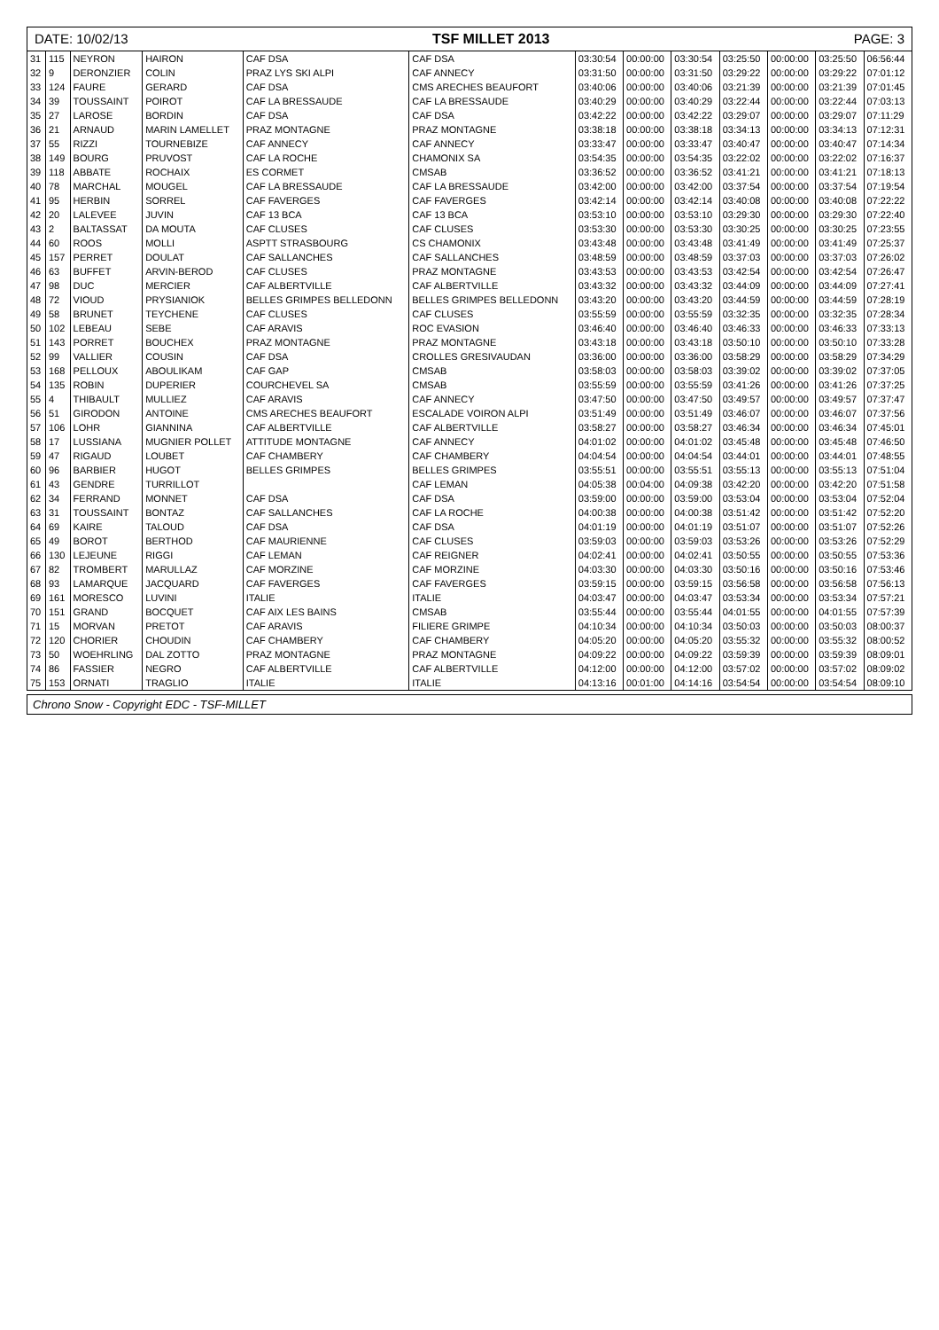DATE: 10/02/13 TSF MILLET 2013 PAGE: 3
| 31 | 115 | NEYRON | HAIRON | CAF DSA | CAF DSA | 03:30:54 | 00:00:00 | 03:30:54 | 03:25:50 | 00:00:00 | 03:25:50 | 06:56:44 |
| 32 | 9 | DERONZIER | COLIN | PRAZ LYS SKI ALPI | CAF ANNECY | 03:31:50 | 00:00:00 | 03:31:50 | 03:29:22 | 00:00:00 | 03:29:22 | 07:01:12 |
| 33 | 124 | FAURE | GERARD | CAF DSA | CMS ARECHES BEAUFORT | 03:40:06 | 00:00:00 | 03:40:06 | 03:21:39 | 00:00:00 | 03:21:39 | 07:01:45 |
| 34 | 39 | TOUSSAINT | POIROT | CAF LA BRESSAUDE | CAF LA BRESSAUDE | 03:40:29 | 00:00:00 | 03:40:29 | 03:22:44 | 00:00:00 | 03:22:44 | 07:03:13 |
| 35 | 27 | LAROSE | BORDIN | CAF DSA | CAF DSA | 03:42:22 | 00:00:00 | 03:42:22 | 03:29:07 | 00:00:00 | 03:29:07 | 07:11:29 |
| 36 | 21 | ARNAUD | MARIN LAMELLET | PRAZ MONTAGNE | PRAZ MONTAGNE | 03:38:18 | 00:00:00 | 03:38:18 | 03:34:13 | 00:00:00 | 03:34:13 | 07:12:31 |
| 37 | 55 | RIZZI | TOURNEBIZE | CAF ANNECY | CAF ANNECY | 03:33:47 | 00:00:00 | 03:33:47 | 03:40:47 | 00:00:00 | 03:40:47 | 07:14:34 |
| 38 | 149 | BOURG | PRUVOST | CAF LA ROCHE | CHAMONIX SA | 03:54:35 | 00:00:00 | 03:54:35 | 03:22:02 | 00:00:00 | 03:22:02 | 07:16:37 |
| 39 | 118 | ABBATE | ROCHAIX | ES CORMET | CMSAB | 03:36:52 | 00:00:00 | 03:36:52 | 03:41:21 | 00:00:00 | 03:41:21 | 07:18:13 |
| 40 | 78 | MARCHAL | MOUGEL | CAF LA BRESSAUDE | CAF LA BRESSAUDE | 03:42:00 | 00:00:00 | 03:42:00 | 03:37:54 | 00:00:00 | 03:37:54 | 07:19:54 |
| 41 | 95 | HERBIN | SORREL | CAF FAVERGES | CAF FAVERGES | 03:42:14 | 00:00:00 | 03:42:14 | 03:40:08 | 00:00:00 | 03:40:08 | 07:22:22 |
| 42 | 20 | LALEVEE | JUVIN | CAF 13 BCA | CAF 13 BCA | 03:53:10 | 00:00:00 | 03:53:10 | 03:29:30 | 00:00:00 | 03:29:30 | 07:22:40 |
| 43 | 2 | BALTASSAT | DA MOUTA | CAF CLUSES | CAF CLUSES | 03:53:30 | 00:00:00 | 03:53:30 | 03:30:25 | 00:00:00 | 03:30:25 | 07:23:55 |
| 44 | 60 | ROOS | MOLLI | ASPTT STRASBOURG | CS CHAMONIX | 03:43:48 | 00:00:00 | 03:43:48 | 03:41:49 | 00:00:00 | 03:41:49 | 07:25:37 |
| 45 | 157 | PERRET | DOULAT | CAF SALLANCHES | CAF SALLANCHES | 03:48:59 | 00:00:00 | 03:48:59 | 03:37:03 | 00:00:00 | 03:37:03 | 07:26:02 |
| 46 | 63 | BUFFET | ARVIN-BEROD | CAF CLUSES | PRAZ MONTAGNE | 03:43:53 | 00:00:00 | 03:43:53 | 03:42:54 | 00:00:00 | 03:42:54 | 07:26:47 |
| 47 | 98 | DUC | MERCIER | CAF ALBERTVILLE | CAF ALBERTVILLE | 03:43:32 | 00:00:00 | 03:43:32 | 03:44:09 | 00:00:00 | 03:44:09 | 07:27:41 |
| 48 | 72 | VIOUD | PRYSIANIOK | BELLES GRIMPES BELLEDONN | BELLES GRIMPES BELLEDONN | 03:43:20 | 00:00:00 | 03:43:20 | 03:44:59 | 00:00:00 | 03:44:59 | 07:28:19 |
| 49 | 58 | BRUNET | TEYCHENE | CAF CLUSES | CAF CLUSES | 03:55:59 | 00:00:00 | 03:55:59 | 03:32:35 | 00:00:00 | 03:32:35 | 07:28:34 |
| 50 | 102 | LEBEAU | SEBE | CAF ARAVIS | ROC EVASION | 03:46:40 | 00:00:00 | 03:46:40 | 03:46:33 | 00:00:00 | 03:46:33 | 07:33:13 |
| 51 | 143 | PORRET | BOUCHEX | PRAZ MONTAGNE | PRAZ MONTAGNE | 03:43:18 | 00:00:00 | 03:43:18 | 03:50:10 | 00:00:00 | 03:50:10 | 07:33:28 |
| 52 | 99 | VALLIER | COUSIN | CAF DSA | CROLLES GRESIVAUDAN | 03:36:00 | 00:00:00 | 03:36:00 | 03:58:29 | 00:00:00 | 03:58:29 | 07:34:29 |
| 53 | 168 | PELLOUX | ABOULIKAM | CAF GAP | CMSAB | 03:58:03 | 00:00:00 | 03:58:03 | 03:39:02 | 00:00:00 | 03:39:02 | 07:37:05 |
| 54 | 135 | ROBIN | DUPERIER | COURCHEVEL SA | CMSAB | 03:55:59 | 00:00:00 | 03:55:59 | 03:41:26 | 00:00:00 | 03:41:26 | 07:37:25 |
| 55 | 4 | THIBAULT | MULLIEZ | CAF ARAVIS | CAF ANNECY | 03:47:50 | 00:00:00 | 03:47:50 | 03:49:57 | 00:00:00 | 03:49:57 | 07:37:47 |
| 56 | 51 | GIRODON | ANTOINE | CMS ARECHES BEAUFORT | ESCALADE VOIRON ALPI | 03:51:49 | 00:00:00 | 03:51:49 | 03:46:07 | 00:00:00 | 03:46:07 | 07:37:56 |
| 57 | 106 | LOHR | GIANNINA | CAF ALBERTVILLE | CAF ALBERTVILLE | 03:58:27 | 00:00:00 | 03:58:27 | 03:46:34 | 00:00:00 | 03:46:34 | 07:45:01 |
| 58 | 17 | LUSSIANA | MUGNIER POLLET | ATTITUDE MONTAGNE | CAF ANNECY | 04:01:02 | 00:00:00 | 04:01:02 | 03:45:48 | 00:00:00 | 03:45:48 | 07:46:50 |
| 59 | 47 | RIGAUD | LOUBET | CAF CHAMBERY | CAF CHAMBERY | 04:04:54 | 00:00:00 | 04:04:54 | 03:44:01 | 00:00:00 | 03:44:01 | 07:48:55 |
| 60 | 96 | BARBIER | HUGOT | BELLES GRIMPES | BELLES GRIMPES | 03:55:51 | 00:00:00 | 03:55:51 | 03:55:13 | 00:00:00 | 03:55:13 | 07:51:04 |
| 61 | 43 | GENDRE | TURRILLOT | | CAF LEMAN | 04:05:38 | 00:04:00 | 04:09:38 | 03:42:20 | 00:00:00 | 03:42:20 | 07:51:58 |
| 62 | 34 | FERRAND | MONNET | CAF DSA | CAF DSA | 03:59:00 | 00:00:00 | 03:59:00 | 03:53:04 | 00:00:00 | 03:53:04 | 07:52:04 |
| 63 | 31 | TOUSSAINT | BONTAZ | CAF SALLANCHES | CAF LA ROCHE | 04:00:38 | 00:00:00 | 04:00:38 | 03:51:42 | 00:00:00 | 03:51:42 | 07:52:20 |
| 64 | 69 | KAIRE | TALOUD | CAF DSA | CAF DSA | 04:01:19 | 00:00:00 | 04:01:19 | 03:51:07 | 00:00:00 | 03:51:07 | 07:52:26 |
| 65 | 49 | BOROT | BERTHOD | CAF MAURIENNE | CAF CLUSES | 03:59:03 | 00:00:00 | 03:59:03 | 03:53:26 | 00:00:00 | 03:53:26 | 07:52:29 |
| 66 | 130 | LEJEUNE | RIGGI | CAF LEMAN | CAF REIGNER | 04:02:41 | 00:00:00 | 04:02:41 | 03:50:55 | 00:00:00 | 03:50:55 | 07:53:36 |
| 67 | 82 | TROMBERT | MARULLAZ | CAF MORZINE | CAF MORZINE | 04:03:30 | 00:00:00 | 04:03:30 | 03:50:16 | 00:00:00 | 03:50:16 | 07:53:46 |
| 68 | 93 | LAMARQUE | JACQUARD | CAF FAVERGES | CAF FAVERGES | 03:59:15 | 00:00:00 | 03:59:15 | 03:56:58 | 00:00:00 | 03:56:58 | 07:56:13 |
| 69 | 161 | MORESCO | LUVINI | ITALIE | ITALIE | 04:03:47 | 00:00:00 | 04:03:47 | 03:53:34 | 00:00:00 | 03:53:34 | 07:57:21 |
| 70 | 151 | GRAND | BOCQUET | CAF AIX LES BAINS | CMSAB | 03:55:44 | 00:00:00 | 03:55:44 | 04:01:55 | 00:00:00 | 04:01:55 | 07:57:39 |
| 71 | 15 | MORVAN | PRETOT | CAF ARAVIS | FILIERE GRIMPE | 04:10:34 | 00:00:00 | 04:10:34 | 03:50:03 | 00:00:00 | 03:50:03 | 08:00:37 |
| 72 | 120 | CHORIER | CHOUDIN | CAF CHAMBERY | CAF CHAMBERY | 04:05:20 | 00:00:00 | 04:05:20 | 03:55:32 | 00:00:00 | 03:55:32 | 08:00:52 |
| 73 | 50 | WOEHRLING | DAL ZOTTO | PRAZ MONTAGNE | PRAZ MONTAGNE | 04:09:22 | 00:00:00 | 04:09:22 | 03:59:39 | 00:00:00 | 03:59:39 | 08:09:01 |
| 74 | 86 | FASSIER | NEGRO | CAF ALBERTVILLE | CAF ALBERTVILLE | 04:12:00 | 00:00:00 | 04:12:00 | 03:57:02 | 00:00:00 | 03:57:02 | 08:09:02 |
| 75 | 153 | ORNATI | TRAGLIO | ITALIE | ITALIE | 04:13:16 | 00:01:00 | 04:14:16 | 03:54:54 | 00:00:00 | 03:54:54 | 08:09:10 |
Chrono Snow - Copyright EDC - TSF-MILLET